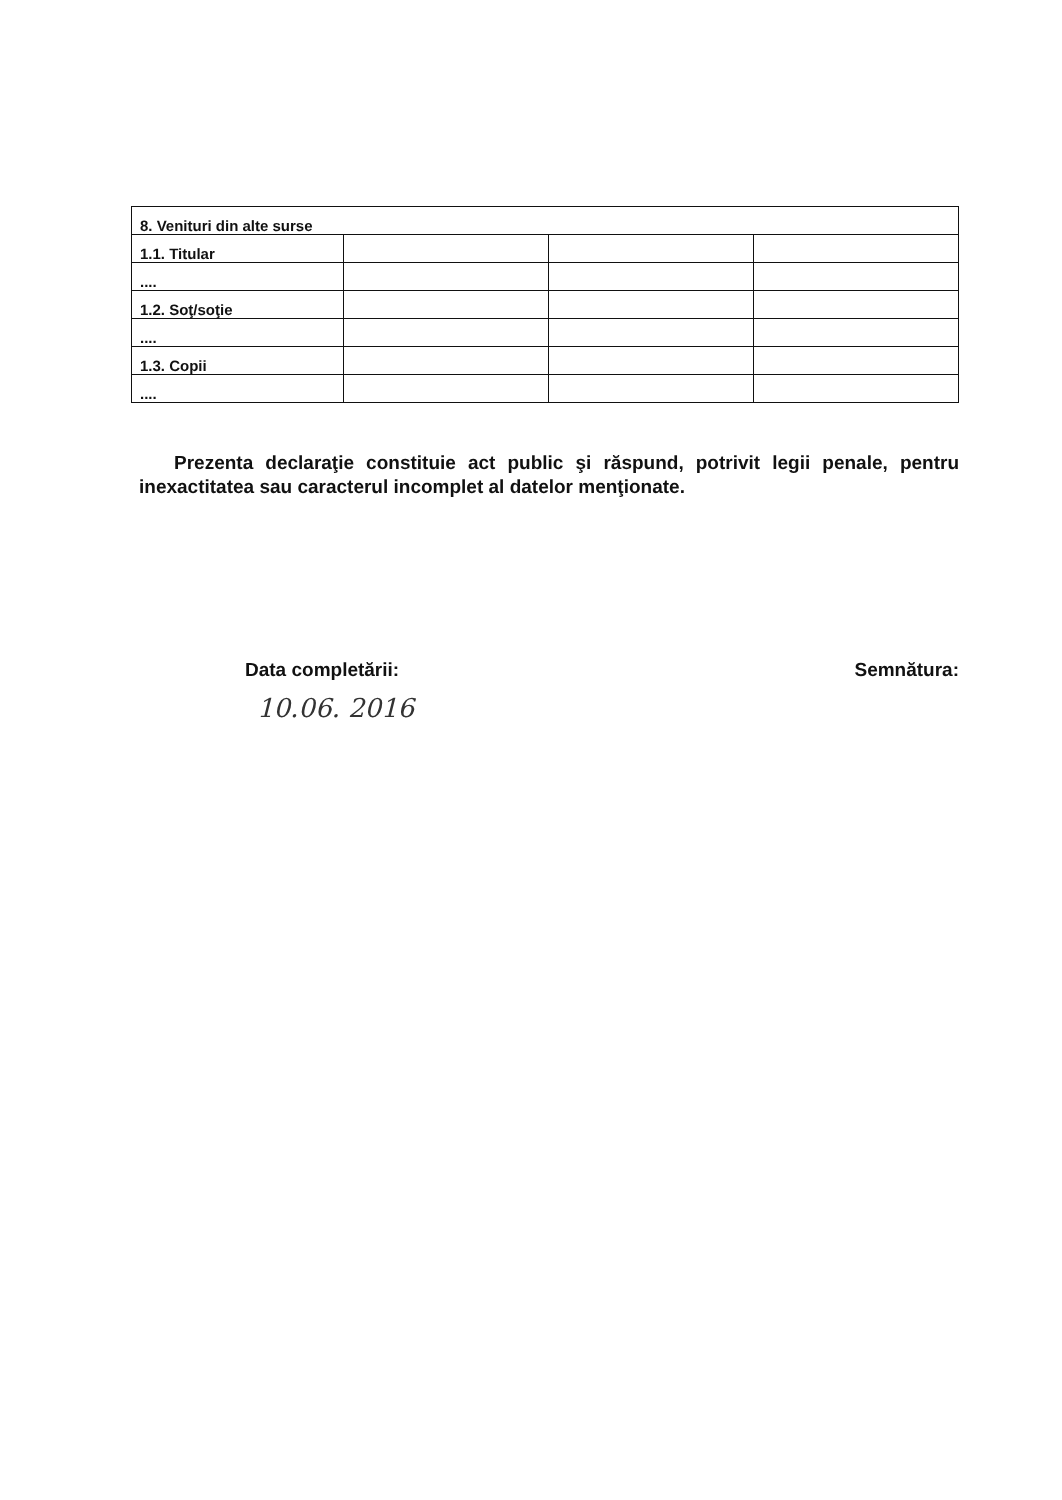| 8. Venituri din alte surse | | | |
| 1.1. Titular | | | |
| .... | | | |
| 1.2. Soţ/soţie | | | |
| .... | | | |
| 1.3. Copii | | | |
| .... | | | |
Prezenta declaraţie constituie act public şi răspund, potrivit legii penale, pentru inexactitatea sau caracterul incomplet al datelor menţionate.
Data completării: Semnătura:
10.06. 2016